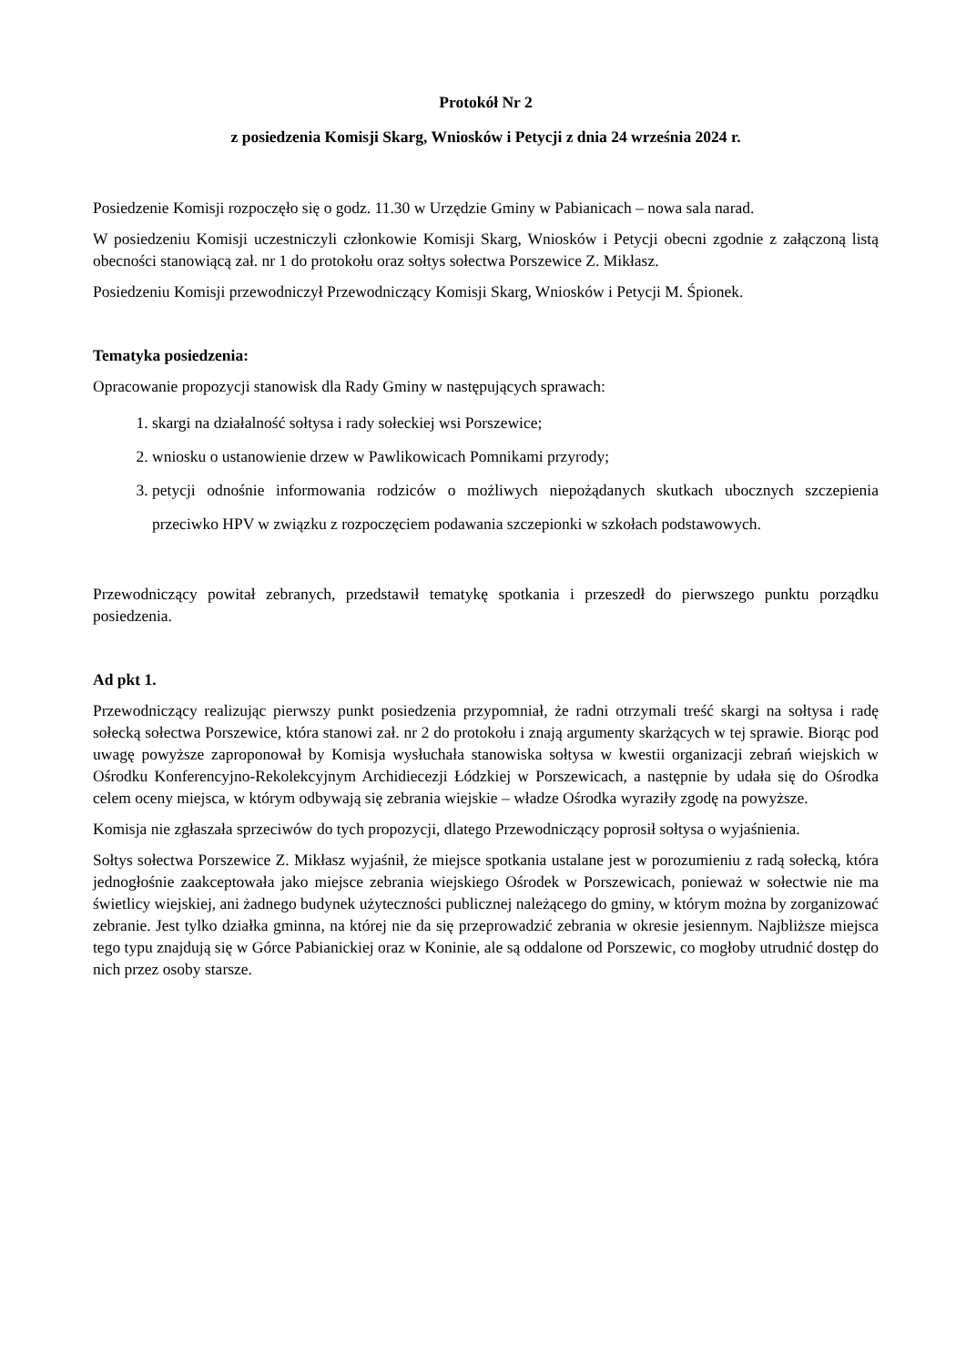Protokół Nr 2
z posiedzenia Komisji Skarg, Wniosków i Petycji z dnia 24 września 2024 r.
Posiedzenie Komisji rozpoczęło się o godz. 11.30 w Urzędzie Gminy w Pabianicach – nowa sala narad.
W posiedzeniu Komisji uczestniczyli członkowie Komisji Skarg, Wniosków i Petycji obecni zgodnie z załączoną listą obecności stanowiącą zał. nr 1 do protokołu oraz sołtys sołectwa Porszewice Z. Mikłasz.
Posiedzeniu Komisji przewodniczył Przewodniczący Komisji Skarg, Wniosków i Petycji M. Śpionek.
Tematyka posiedzenia:
Opracowanie propozycji stanowisk dla Rady Gminy w następujących sprawach:
1. skargi na działalność sołtysa i rady sołeckiej wsi Porszewice;
2. wniosku o ustanowienie drzew w Pawlikowicach Pomnikami przyrody;
3. petycji odnośnie informowania rodziców o możliwych niepożądanych skutkach ubocznych szczepienia przeciwko HPV w związku z rozpoczęciem podawania szczepionki w szkołach podstawowych.
Przewodniczący powitał zebranych, przedstawił tematykę spotkania i przeszedł do pierwszego punktu porządku posiedzenia.
Ad pkt 1.
Przewodniczący realizując pierwszy punkt posiedzenia przypomniał, że radni otrzymali treść skargi na sołtysa i radę sołecką sołectwa Porszewice, która stanowi zał. nr 2 do protokołu i znają argumenty skarżących w tej sprawie. Biorąc pod uwagę powyższe zaproponował by Komisja wysłuchała stanowiska sołtysa w kwestii organizacji zebrań wiejskich w Ośrodku Konferencyjno-Rekolekcyjnym Archidiecezji Łódzkiej w Porszewicach, a następnie by udała się do Ośrodka celem oceny miejsca, w którym odbywają się zebrania wiejskie – władze Ośrodka wyraziły zgodę na powyższe.
Komisja nie zgłaszała sprzeciwów do tych propozycji, dlatego Przewodniczący poprosił sołtysa o wyjaśnienia.
Sołtys sołectwa Porszewice Z. Mikłasz wyjaśnił, że miejsce spotkania ustalane jest w porozumieniu z radą sołecką, która jednogłośnie zaakceptowała jako miejsce zebrania wiejskiego Ośrodek w Porszewicach, ponieważ w sołectwie nie ma świetlicy wiejskiej, ani żadnego budynek użyteczności publicznej należącego do gminy, w którym można by zorganizować zebranie. Jest tylko działka gminna, na której nie da się przeprowadzić zebrania w okresie jesiennym. Najbliższe miejsca tego typu znajdują się w Górce Pabianickiej oraz w Koninie, ale są oddalone od Porszewic, co mogłoby utrudnić dostęp do nich przez osoby starsze.